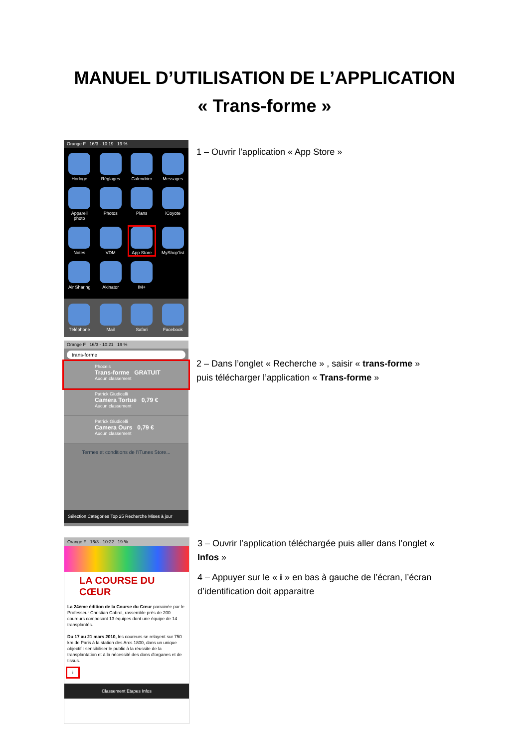MANUEL D’UTILISATION DE L’APPLICATION
« Trans-forme »
Orange F 16/3 - 10:19 19 %
Horloge
Réglages
Calendrier
Messages
Appareil photo
Photos
Plans
iCoyote
Notes
VDM
App Store
MyShop'list
Air Sharing
Akinator
IM+
Téléphone
Mail
Safari
Facebook
1 – Ouvrir l’application « App Store »
Orange F 16/3 - 10:21 19 %
trans-forme
Phoceis
Trans-forme GRATUIT
Aucun classement
Patrick Giudicelli
Camera Tortue 0,79 €
Aucun classement
Patrick Giudicelli
Camera Ours 0,79 €
Aucun classement
Termes et conditions de l’iTunes Store...
Sélection Catégories Top 25 Recherche Mises à jour
2 – Dans l’onglet « Recherche » , saisir « trans-forme » puis télécharger l’application « Trans-forme »
Orange F 16/3 - 10:22 19 %
LA COURSE DU CŒUR
La 24ème édition de la Course du Cœur parrainée par le Professeur Christian Cabrol, rassemble près de 200 coureurs composant 13 équipes dont une équipe de 14 transplantés.
Du 17 au 21 mars 2010, les coureurs se relayent sur 750 km de Paris à la station des Arcs 1800, dans un unique objectif : sensibiliser le public à la réussite de la transplantation et à la nécessité des dons d'organes et de tissus.
i
Classement Etapes Infos
3 – Ouvrir l’application téléchargée puis aller dans l’onglet « Infos »
4 – Appuyer sur le « i » en bas à gauche de l’écran, l’écran d’identification doit apparaitre